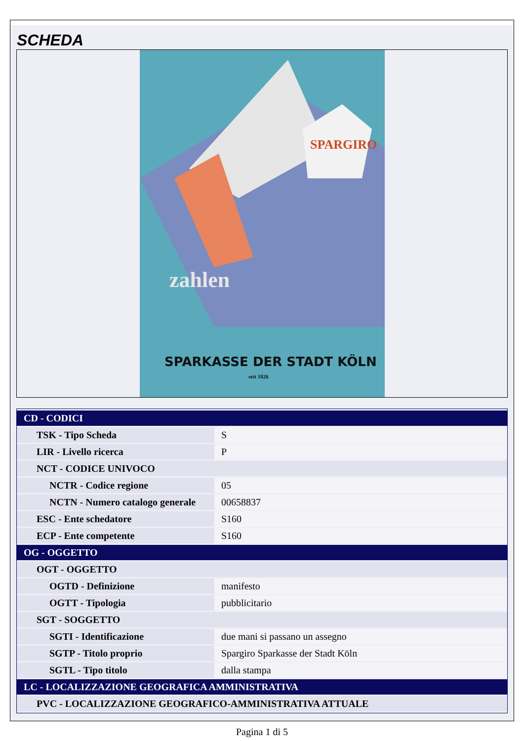SCHEDA
zahlen
SPARKASSE DER STADT KÖLN
seit 1826
SPARGIRO
| CD - CODICI | |
| TSK - Tipo Scheda | S |
| LIR - Livello ricerca | P |
| NCT - CODICE UNIVOCO | |
| NCTR - Codice regione | 05 |
| NCTN - Numero catalogo generale | 00658837 |
| ESC - Ente schedatore | S160 |
| ECP - Ente competente | S160 |
| OG - OGGETTO | |
| OGT - OGGETTO | |
| OGTD - Definizione | manifesto |
| OGTT - Tipologia | pubblicitario |
| SGT - SOGGETTO | |
| SGTI - Identificazione | due mani si passano un assegno |
| SGTP - Titolo proprio | Spargiro Sparkasse der Stadt Köln |
| SGTL - Tipo titolo | dalla stampa |
| LC - LOCALIZZAZIONE GEOGRAFICA AMMINISTRATIVA | |
| PVC - LOCALIZZAZIONE GEOGRAFICO-AMMINISTRATIVA ATTUALE | |
Pagina 1 di 5